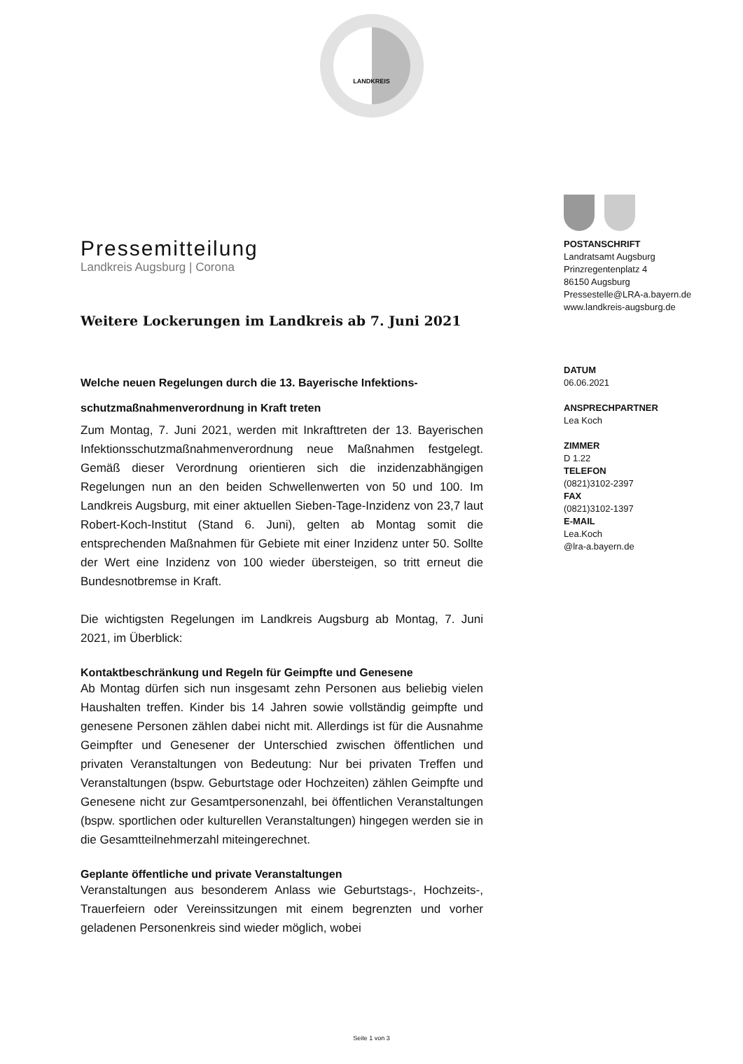LANDKREIS
Pressemitteilung
Landkreis Augsburg | Corona
Weitere Lockerungen im Landkreis ab 7. Juni 2021
Welche neuen Regelungen durch die 13. Bayerische Infektions-schutzmaßnahmenverordnung in Kraft treten
Zum Montag, 7. Juni 2021, werden mit Inkrafttreten der 13. Bayerischen Infektionsschutzmaßnahmenverordnung neue Maßnahmen festgelegt. Gemäß dieser Verordnung orientieren sich die inzidenzabhängigen Regelungen nun an den beiden Schwellenwerten von 50 und 100. Im Landkreis Augsburg, mit einer aktuellen Sieben-Tage-Inzidenz von 23,7 laut Robert-Koch-Institut (Stand 6. Juni), gelten ab Montag somit die entsprechenden Maßnahmen für Gebiete mit einer Inzidenz unter 50. Sollte der Wert eine Inzidenz von 100 wieder übersteigen, so tritt erneut die Bundesnotbremse in Kraft.
Die wichtigsten Regelungen im Landkreis Augsburg ab Montag, 7. Juni 2021, im Überblick:
Kontaktbeschränkung und Regeln für Geimpfte und Genesene
Ab Montag dürfen sich nun insgesamt zehn Personen aus beliebig vielen Haushalten treffen. Kinder bis 14 Jahren sowie vollständig geimpfte und genesene Personen zählen dabei nicht mit. Allerdings ist für die Ausnahme Geimpfter und Genesener der Unterschied zwischen öffentlichen und privaten Veranstaltungen von Bedeutung: Nur bei privaten Treffen und Veranstaltungen (bspw. Geburtstage oder Hochzeiten) zählen Geimpfte und Genesene nicht zur Gesamtpersonenzahl, bei öffentlichen Veranstaltungen (bspw. sportlichen oder kulturellen Veranstaltungen) hingegen werden sie in die Gesamtteilnehmerzahl miteingerechnet.
Geplante öffentliche und private Veranstaltungen
Veranstaltungen aus besonderem Anlass wie Geburtstags-, Hochzeits-, Trauerfeiern oder Vereinssitzungen mit einem begrenzten und vorher geladenen Personenkreis sind wieder möglich, wobei
POSTANSCHRIFT
Landratsamt Augsburg
Prinzregentenplatz 4
86150 Augsburg
Pressestelle@LRA-a.bayern.de
www.landkreis-augsburg.de
DATUM
06.06.2021
ANSPRECHPARTNER
Lea Koch
ZIMMER
D 1.22
TELEFON
(0821)3102-2397
FAX
(0821)3102-1397
E-MAIL
Lea.Koch
@lra-a.bayern.de
Seite 1 von 3